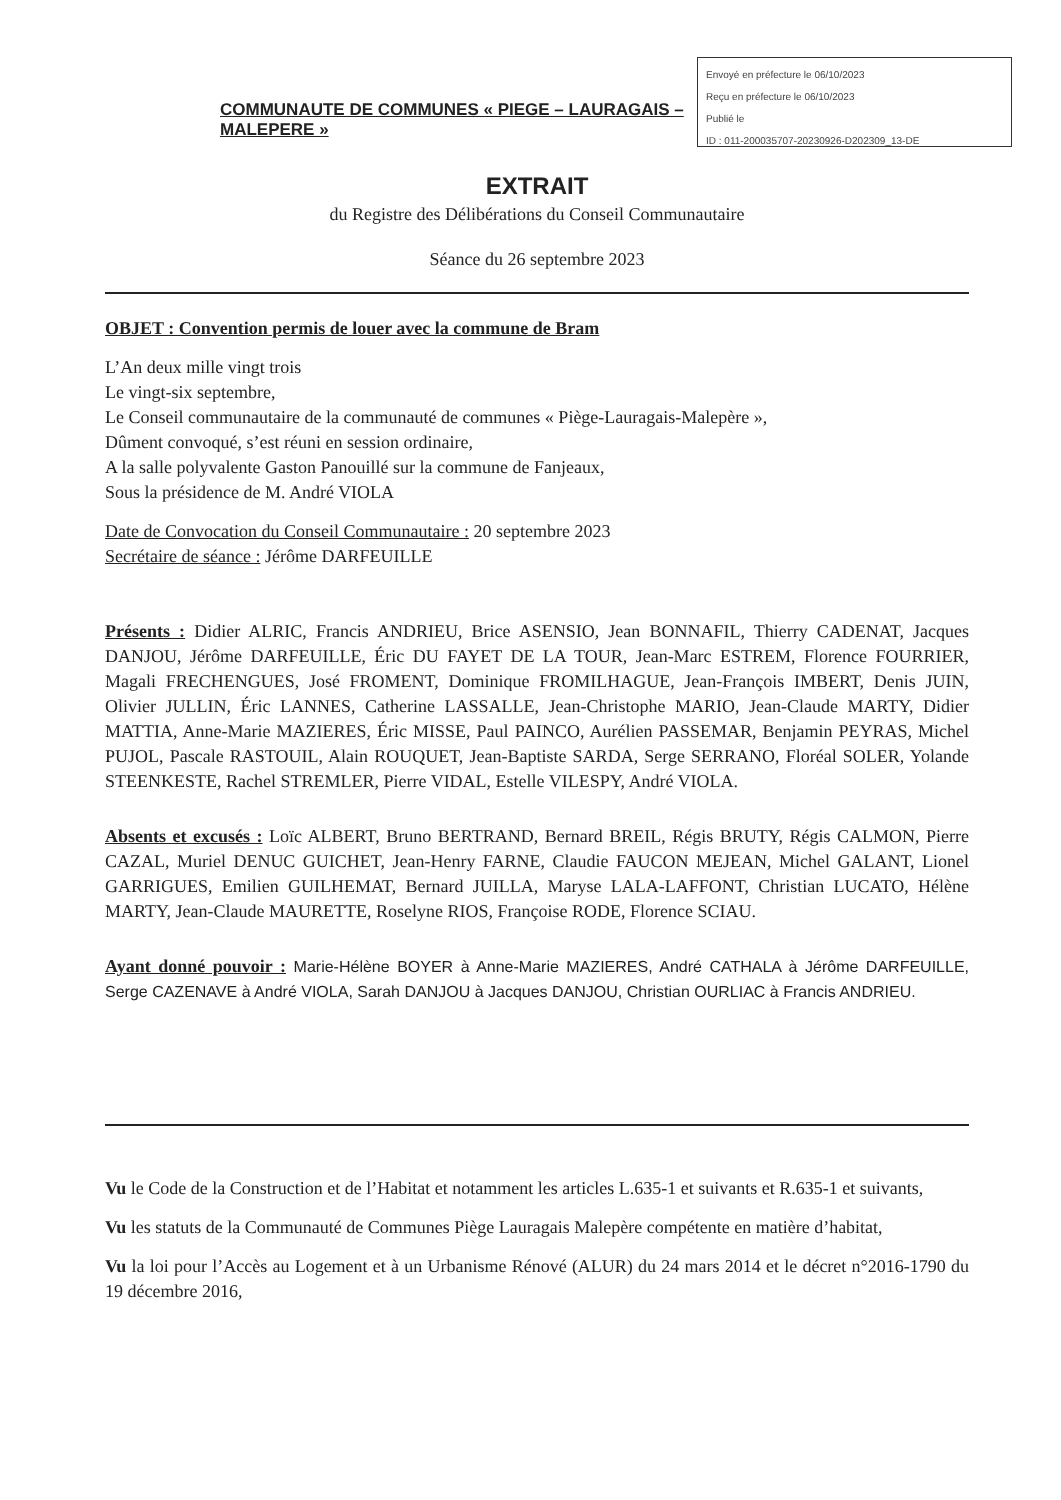Envoyé en préfecture le 06/10/2023
Reçu en préfecture le 06/10/2023
Publié le
ID : 011-200035707-20230926-D202309_13-DE
COMMUNAUTE DE COMMUNES « PIEGE – LAURAGAIS – MALEPERE »
EXTRAIT
du Registre des Délibérations du Conseil Communautaire
Séance du 26 septembre 2023
OBJET : Convention permis de louer avec la commune de Bram
L’An deux mille vingt trois
Le vingt-six septembre,
Le Conseil communautaire de la communauté de communes « Piège-Lauragais-Malepère »,
Dûment convoqué, s’est réuni en session ordinaire,
A la salle polyvalente Gaston Panouillé sur la commune de Fanjeaux,
Sous la présidence de M. André VIOLA
Date de Convocation du Conseil Communautaire : 20 septembre 2023
Secrétaire de séance : Jérôme DARFEUILLE
Présents : Didier ALRIC, Francis ANDRIEU, Brice ASENSIO, Jean BONNAFIL, Thierry CADENAT, Jacques DANJOU, Jérôme DARFEUILLE, Éric DU FAYET DE LA TOUR, Jean-Marc ESTREM, Florence FOURRIER, Magali FRECHENGUES, José FROMENT, Dominique FROMILHAGUE, Jean-François IMBERT, Denis JUIN, Olivier JULLIN, Éric LANNES, Catherine LASSALLE, Jean-Christophe MARIO, Jean-Claude MARTY, Didier MATTIA, Anne-Marie MAZIERES, Éric MISSE, Paul PAINCO, Aurélien PASSEMAR, Benjamin PEYRAS, Michel PUJOL, Pascale RASTOUIL, Alain ROUQUET, Jean-Baptiste SARDA, Serge SERRANO, Floréal SOLER, Yolande STEENKESTE, Rachel STREMLER, Pierre VIDAL, Estelle VILESPY, André VIOLA.
Absents et excusés : Loïc ALBERT, Bruno BERTRAND, Bernard BREIL, Régis BRUTY, Régis CALMON, Pierre CAZAL, Muriel DENUC GUICHET, Jean-Henry FARNE, Claudie FAUCON MEJEAN, Michel GALANT, Lionel GARRIGUES, Emilien GUILHEMAT, Bernard JUILLA, Maryse LALA-LAFFONT, Christian LUCATO, Hélène MARTY, Jean-Claude MAURETTE, Roselyne RIOS, Françoise RODE, Florence SCIAU.
Ayant donné pouvoir : Marie-Hélène BOYER à Anne-Marie MAZIERES, André CATHALA à Jérôme DARFEUILLE, Serge CAZENAVE à André VIOLA, Sarah DANJOU à Jacques DANJOU, Christian OURLIAC à Francis ANDRIEU.
Vu le Code de la Construction et de l’Habitat et notamment les articles L.635-1 et suivants et R.635-1 et suivants,
Vu les statuts de la Communauté de Communes Piège Lauragais Malepère compétente en matière d’habitat,
Vu la loi pour l’Accès au Logement et à un Urbanisme Rénové (ALUR) du 24 mars 2014 et le décret n°2016-1790 du 19 décembre 2016,